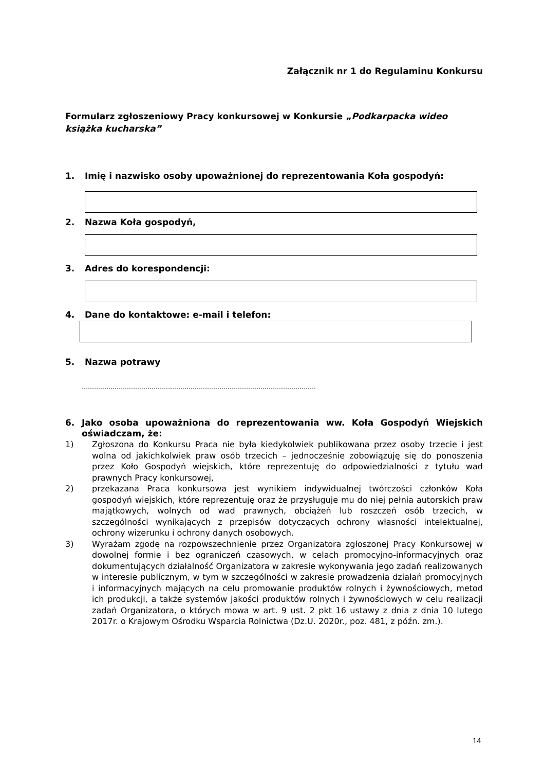Załącznik nr 1 do Regulaminu Konkursu
Formularz zgłoszeniowy Pracy konkursowej w Konkursie „Podkarpacka wideo książka kucharska”
1. Imię i nazwisko osoby upoważnionej do reprezentowania Koła gospodyń:
2. Nazwa Koła gospodyń,
3. Adres do korespondencji:
4. Dane do kontaktowe: e-mail i telefon:
5. Nazwa potrawy
……………………………………………………………………………………………………
6. Jako osoba upoważniona do reprezentowania ww. Koła Gospodyń Wiejskich oświadczam, że:
1) Zgłoszona do Konkursu Praca nie była kiedykolwiek publikowana przez osoby trzecie i jest wolna od jakichkolwiek praw osób trzecich – jednocześnie zobowiązuję się do ponoszenia przez Koło Gospodyń wiejskich, które reprezentuję do odpowiedzialności z tytułu wad prawnych Pracy konkursowej,
2) przekazana Praca konkursowa jest wynikiem indywidualnej twórczości członków Koła gospodyń wiejskich, które reprezentuję oraz że przysługuje mu do niej pełnia autorskich praw majątkowych, wolnych od wad prawnych, obciążeń lub roszczeń osób trzecich, w szczególności wynikających z przepisów dotyczących ochrony własności intelektualnej, ochrony wizerunku i ochrony danych osobowych.
3) Wyrażam zgodę na rozpowszechnienie przez Organizatora zgłoszonej Pracy Konkursowej w dowolnej formie i bez ograniczeń czasowych, w celach promocyjno-informacyjnych oraz dokumentujących działalność Organizatora w zakresie wykonywania jego zadań realizowanych w interesie publicznym, w tym w szczególności w zakresie prowadzenia działań promocyjnych i informacyjnych mających na celu promowanie produktów rolnych i żywnościowych, metod ich produkcji, a także systemów jakości produktów rolnych i żywnościowych w celu realizacji zadań Organizatora, o których mowa w art. 9 ust. 2 pkt 16 ustawy z dnia z dnia 10 lutego 2017r. o Krajowym Ośrodku Wsparcia Rolnictwa (Dz.U. 2020r., poz. 481, z późn. zm.).
14